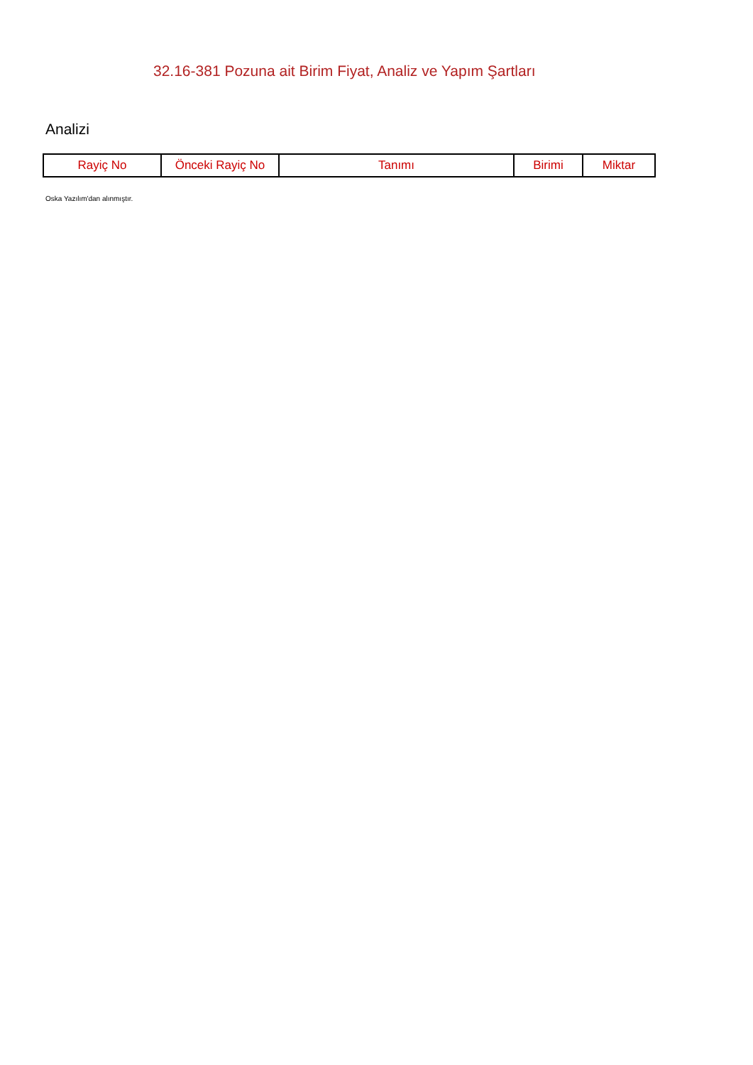32.16-381 Pozuna ait Birim Fiyat, Analiz ve Yapım Şartları
Analizi
| Rayiç No | Önceki Rayiç No | Tanımı | Birimi | Miktar |
| --- | --- | --- | --- | --- |
Oska Yazılım'dan alınmıştır.